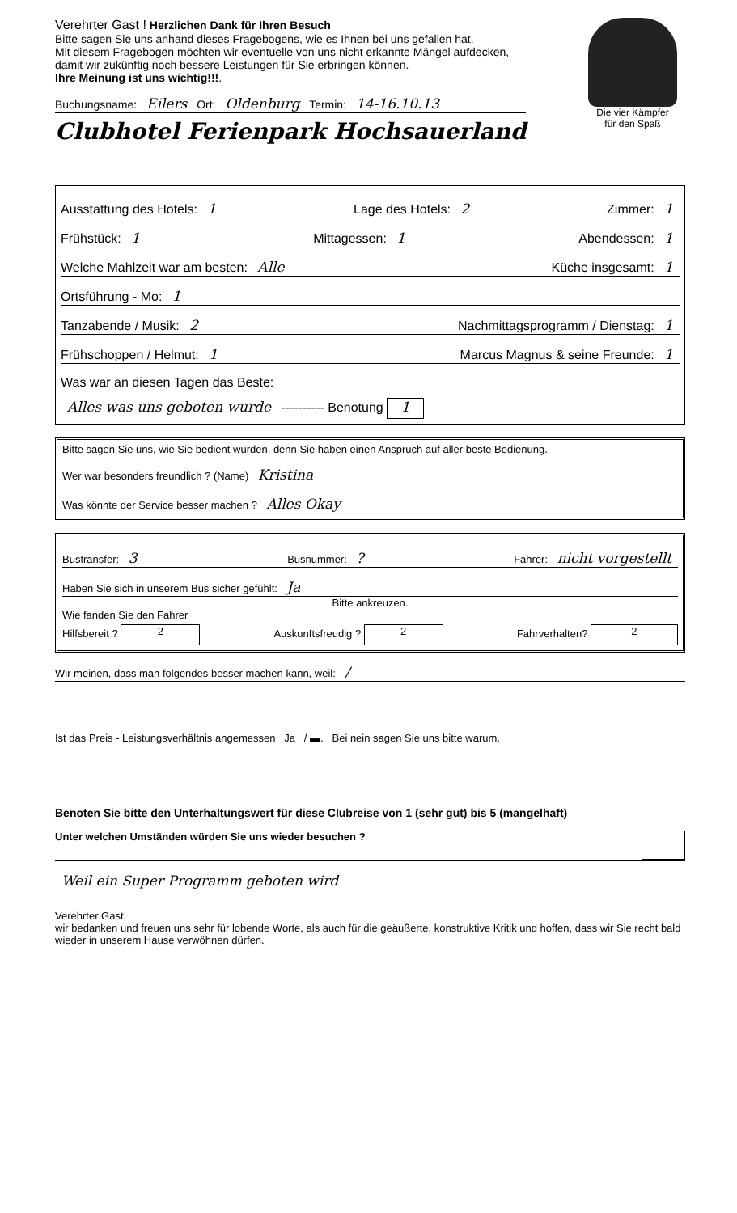Verehrter Gast ! Herzlichen Dank für Ihren Besuch
Bitte sagen Sie uns anhand dieses Fragebogens, wie es Ihnen bei uns gefallen hat.
Mit diesem Fragebogen möchten wir eventuelle von uns nicht erkannte Mängel aufdecken,
damit wir zukünftig noch bessere Leistungen für Sie erbringen können.
Ihre Meinung ist uns wichtig!!!.
Buchungsname: Eilers Ort: Oldenburg Termin: 14-16.10.13
Clubhotel Ferienpark Hochsauerland
Die vier Kämpfer
für den Spaß
Ausstattung des Hotels: 1 Lage des Hotels: 2 Zimmer: 1
Frühstück: 1 Mittagessen: 1 Abendessen: 1
Welche Mahlzeit war am besten: Alle Küche insgesamt: 1
Ortsführung - Mo: 1
Tanzabende / Musik: 2 Nachmittagsprogramm / Dienstag: 1
Frühschoppen / Helmut: 1 Marcus Magnus & seine Freunde: 1
Was war an diesen Tagen das Beste:
Alles was uns geboten wurde ---------- Benotung 1
Bitte sagen Sie uns, wie Sie bedient wurden, denn Sie haben einen Anspruch auf aller beste Bedienung.
Wer war besonders freundlich ? (Name) Kristina
Was könnte der Service besser machen ? Alles Okay
Bustransfer: 3 Busnummer: ? Fahrer: nicht vorgestellt
Haben Sie sich in unserem Bus sicher gefühlt: Ja
Bitte ankreuzen.
Wie fanden Sie den Fahrer
Hilfsbereit ? 2 Auskunftsfreudig ? 2 Fahrverhalten? 2
Wir meinen, dass man folgendes besser machen kann, weil: /
Ist das Preis - Leistungsverhältnis angemessen Ja / ▬. Bei nein sagen Sie uns bitte warum.
Benoten Sie bitte den Unterhaltungswert für diese Clubreise von 1 (sehr gut) bis 5 (mangelhaft)
Unter welchen Umständen würden Sie uns wieder besuchen ?
Weil ein Super Programm geboten wird
Verehrter Gast,
wir bedanken und freuen uns sehr für lobende Worte, als auch für die geäußerte, konstruktive Kritik und hoffen, dass wir Sie recht bald wieder in unserem Hause verwöhnen dürfen.